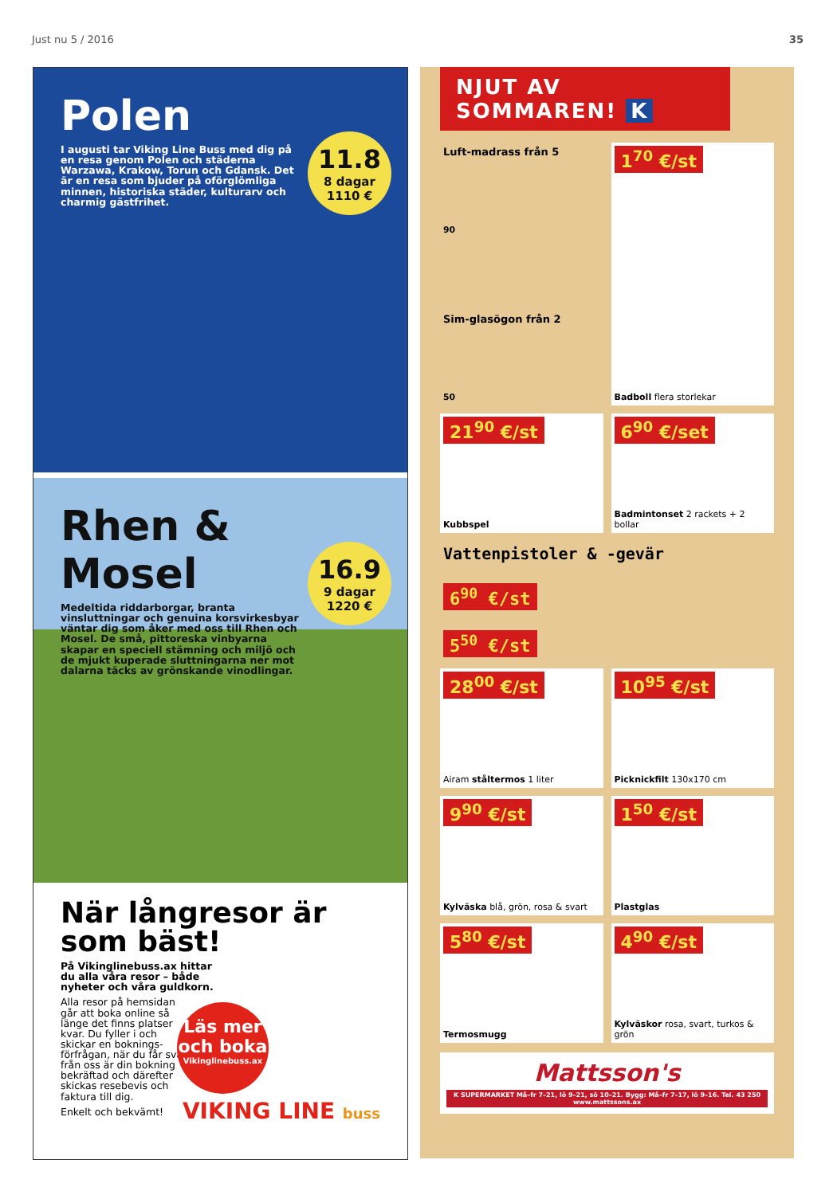Just nu 5 / 2016 35
Polen
I augusti tar Viking Line Buss med dig på en resa genom Polen och städerna Warzawa, Krakow, Torun och Gdansk. Det är en resa som bjuder på oförglömliga minnen, historiska städer, kulturarv och charmig gästfrihet.
11.8
8 dagar
1110 €
Rhen & Mosel
Medeltida riddarborgar, branta vinsluttningar och genuina korsvirkesbyar väntar dig som åker med oss till Rhen och Mosel. De små, pittoreska vinbyarna skapar en speciell stämning och miljö och de mjukt kuperade sluttningarna ner mot dalarna täcks av grönskande vinodlingar.
16.9
9 dagar
1220 €
När långresor är som bäst!
På Vikinglinebuss.ax hittar du alla våra resor – både nyheter och våra guldkorn.
Alla resor på hemsidan går att boka online så länge det finns platser kvar. Du fyller i och skickar en boknings-förfrågan, när du får svar från oss är din bokning bekräftad och därefter skickas resebevis och faktura till dig.
Enkelt och bekvämt!
Läs mer och boka
Vikinglinebuss.ax
VIKING LINE buss
NJUT AV SOMMAREN! K
Luft-madrass från 5<sup>90</sup>
Sim-glasögon från 2<sup>50</sup>
1<sup>70</sup> €/st
Badboll flera storlekar
21<sup>90</sup> €/st
Kubbspel
6<sup>90</sup> €/set
Badmintonset 2 rackets + 2 bollar
Vattenpistoler & -gevär
6<sup>90</sup> €/st
5<sup>50</sup> €/st
28<sup>00</sup> €/st
Airam ståltermos 1 liter
10<sup>95</sup> €/st
Picknickfilt 130x170 cm
9<sup>90</sup> €/st
Kylväska blå, grön, rosa & svart
1<sup>50</sup> €/st
Plastglas
5<sup>80</sup> €/st
Termosmugg
4<sup>90</sup> €/st
Kylväskor rosa, svart, turkos & grön
Mattsson's
K SUPERMARKET Må–fr 7–21, lö 9–21, sö 10–21. Bygg: Må–fr 7–17, lö 9–16. Tel. 43 250 www.mattssons.ax